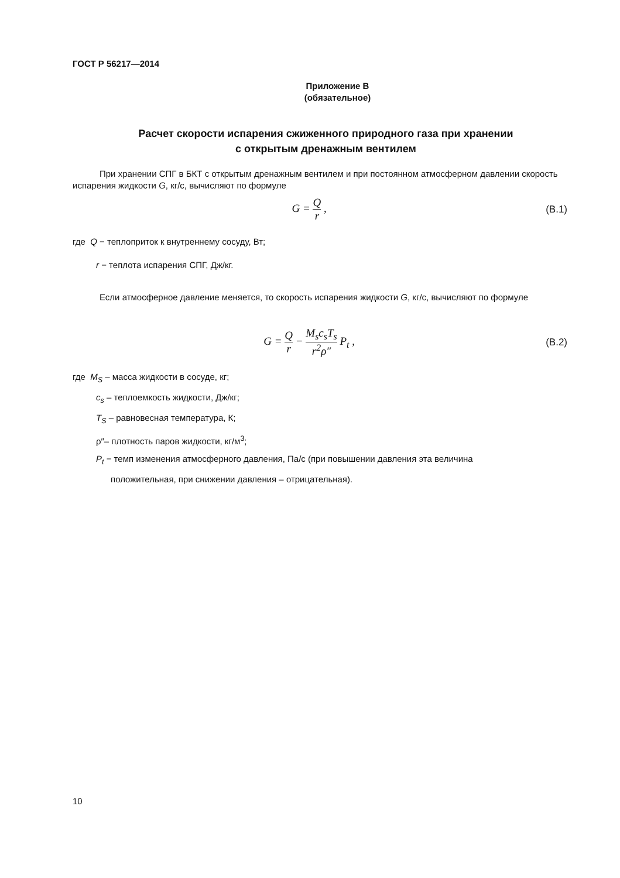ГОСТ Р 56217—2014
Приложение В
(обязательное)
Расчет скорости испарения сжиженного природного газа при хранении
с открытым дренажным вентилем
При хранении СПГ в БКТ с открытым дренажным вентилем и при постоянном атмосферном давлении скорость испарения жидкости G, кг/с, вычисляют по формуле
G = Q r , (В.1)
где Q − теплоприток к внутреннему сосуду, Вт;
r − теплота испарения СПГ, Дж/кг.
Если атмосферное давление меняется, то скорость испарения жидкости G, кг/с, вычисляют по формуле
G = Q r − M<sub>s</sub>c<sub>s</sub>T<sub>s</sub> r<sup>2</sup>ρ″ P<sub>t</sub> , (В.2)
где M<sub>S</sub> – масса жидкости в сосуде, кг;
c<sub>s</sub> – теплоемкость жидкости, Дж/кг;
T<sub>S</sub> – равновесная температура, К;
ρ″– плотность паров жидкости, кг/м<sup>3</sup>;
P<sub>t</sub> − темп изменения атмосферного давления, Па/с (при повышении давления эта величина
положительная, при снижении давления – отрицательная).
10